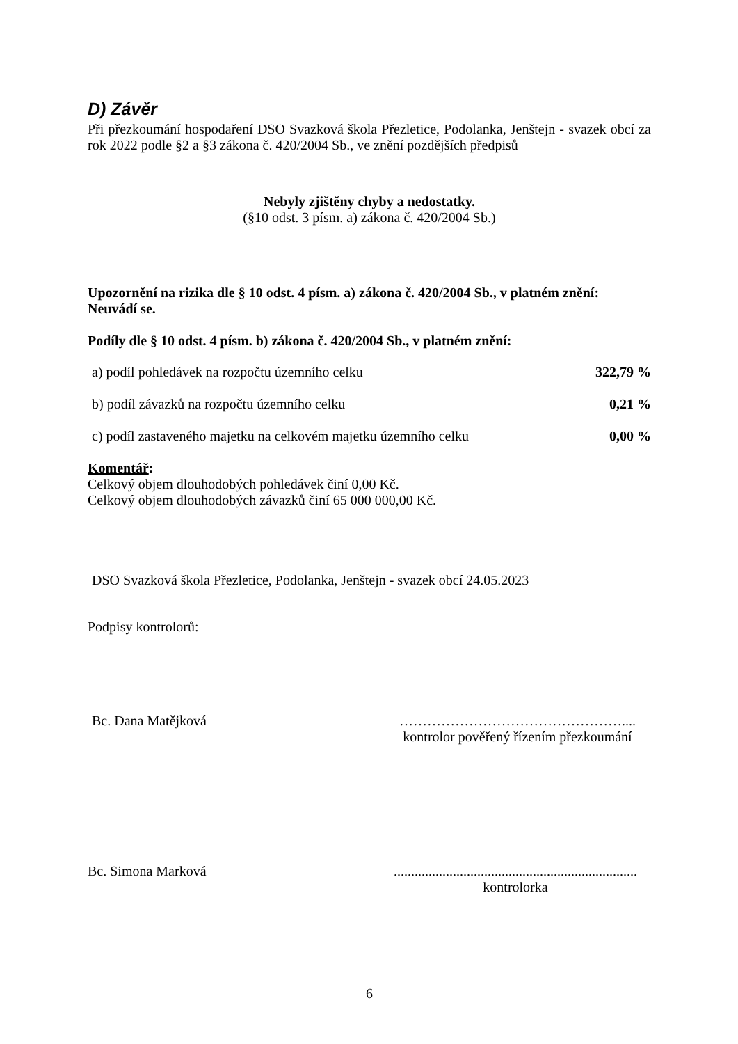D) Závěr
Při přezkoumání hospodaření DSO Svazková škola Přezletice, Podolanka, Jenštejn - svazek obcí za rok 2022 podle §2 a §3 zákona č. 420/2004 Sb., ve znění pozdějších předpisů
Nebyly zjištěny chyby a nedostatky.
(§10 odst. 3 písm. a) zákona č. 420/2004 Sb.)
Upozornění na rizika dle § 10 odst. 4 písm. a) zákona č. 420/2004 Sb., v platném znění:
Neuvádí se.
Podíly dle § 10 odst. 4 písm. b) zákona č. 420/2004 Sb., v platném znění:
| a) podíl pohledávek na rozpočtu územního celku | 322,79 % |
| b) podíl závazků na rozpočtu územního celku | 0,21 % |
| c) podíl zastaveného majetku na celkovém majetku územního celku | 0,00 % |
Komentář:
Celkový objem dlouhodobých pohledávek činí 0,00 Kč.
Celkový objem dlouhodobých závazků činí 65 000 000,00 Kč.
DSO Svazková škola Přezletice, Podolanka, Jenštejn - svazek obcí 24.05.2023
Podpisy kontrolorů:
Bc. Dana Matějková …………………………………………....
kontrolor pověřený řízením přezkoumání
Bc. Simona Marková ......................................................................
kontrolorka
6